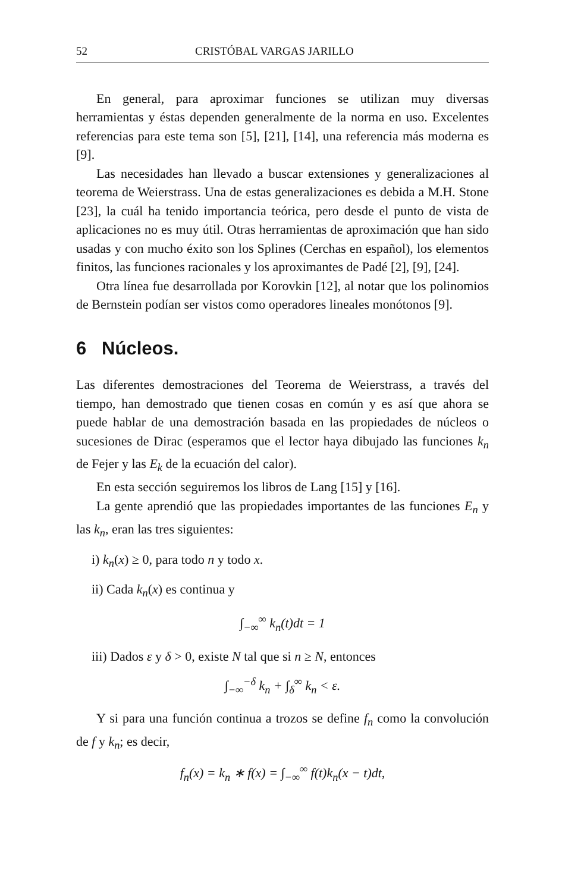52 CRISTÓBAL VARGAS JARILLO
En general, para aproximar funciones se utilizan muy diversas herramientas y éstas dependen generalmente de la norma en uso. Excelentes referencias para este tema son [5], [21], [14], una referencia más moderna es [9].
Las necesidades han llevado a buscar extensiones y generalizaciones al teorema de Weierstrass. Una de estas generalizaciones es debida a M.H. Stone [23], la cuál ha tenido importancia teórica, pero desde el punto de vista de aplicaciones no es muy útil. Otras herramientas de aproximación que han sido usadas y con mucho éxito son los Splines (Cerchas en español), los elementos finitos, las funciones racionales y los aproximantes de Padé [2], [9], [24].
Otra línea fue desarrollada por Korovkin [12], al notar que los polinomios de Bernstein podían ser vistos como operadores lineales monótonos [9].
6 Núcleos.
Las diferentes demostraciones del Teorema de Weierstrass, a través del tiempo, han demostrado que tienen cosas en común y es así que ahora se puede hablar de una demostración basada en las propiedades de núcleos o sucesiones de Dirac (esperamos que el lector haya dibujado las funciones k<sub>n</sub> de Fejer y las E<sub>k</sub> de la ecuación del calor).
En esta sección seguiremos los libros de Lang [15] y [16].
La gente aprendió que las propiedades importantes de las funciones E<sub>n</sub> y las k<sub>n</sub>, eran las tres siguientes:
i) k<sub>n</sub>(x) ≥ 0, para todo n y todo x.
ii) Cada k<sub>n</sub>(x) es continua y
∫<sub>−∞</sub><sup>∞</sup> k<sub>n</sub>(t)dt = 1
iii) Dados ε y δ > 0, existe N tal que si n ≥ N, entonces
∫<sub>−∞</sub><sup>−δ</sup> k<sub>n</sub> + ∫<sub>δ</sub><sup>∞</sup> k<sub>n</sub> < ε.
Y si para una función continua a trozos se define f<sub>n</sub> como la convolución de f y k<sub>n</sub>; es decir,
f<sub>n</sub>(x) = k<sub>n</sub> ∗ f(x) = ∫<sub>−∞</sub><sup>∞</sup> f(t)k<sub>n</sub>(x − t)dt,